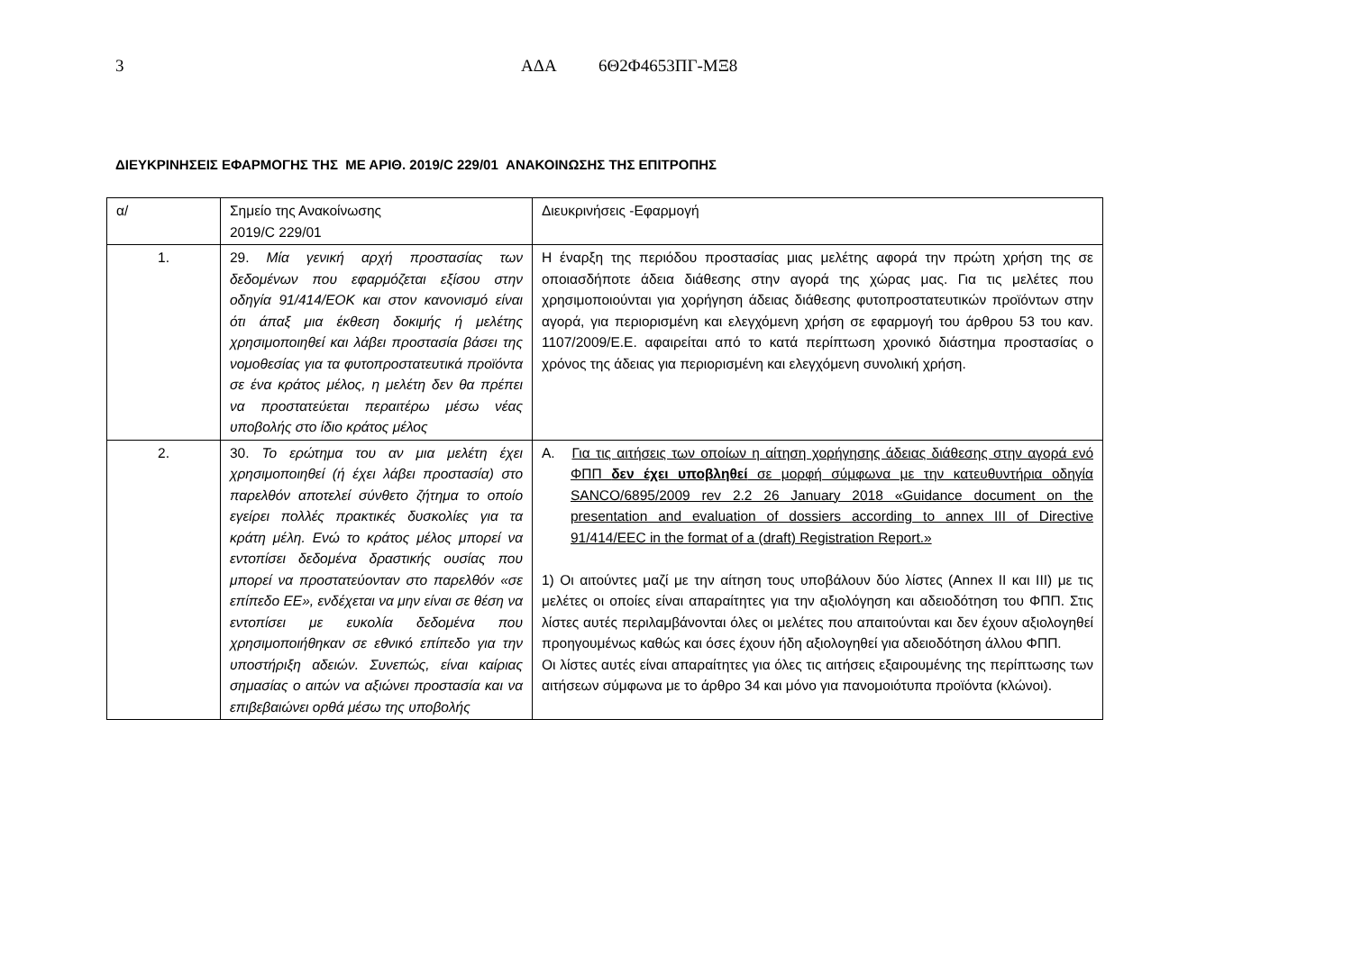3 ΑΔΑ 6Θ2Φ4653ΠΓ-ΜΞ8
ΔΙΕΥΚΡΙΝΗΣΕΙΣ ΕΦΑΡΜΟΓΗΣ ΤΗΣ ΜΕ ΑΡΙΘ. 2019/C 229/01 ΑΝΑΚΟΙΝΩΣΗΣ ΤΗΣ ΕΠΙΤΡΟΠΗΣ
| α/ | Σημείο της Ανακοίνωσης 2019/C 229/01 | Διευκρινήσεις -Εφαρμογή |
| 1. | 29. Μία γενική αρχή προστασίας των δεδομένων που εφαρμόζεται εξίσου στην οδηγία 91/414/ΕΟΚ και στον κανονισμό είναι ότι άπαξ μια έκθεση δοκιμής ή μελέτης χρησιμοποιηθεί και λάβει προστασία βάσει της νομοθεσίας για τα φυτοπροστατευτικά προϊόντα σε ένα κράτος μέλος, η μελέτη δεν θα πρέπει να προστατεύεται περαιτέρω μέσω νέας υποβολής στο ίδιο κράτος μέλος | Η έναρξη της περιόδου προστασίας μιας μελέτης αφορά την πρώτη χρήση της σε οποιασδήποτε άδεια διάθεσης στην αγορά της χώρας μας. Για τις μελέτες που χρησιμοποιούνται για χορήγηση άδειας διάθεσης φυτοπροστατευτικών προϊόντων στην αγορά, για περιορισμένη και ελεγχόμενη χρήση σε εφαρμογή του άρθρου 53 του καν. 1107/2009/Ε.Ε. αφαιρείται από το κατά περίπτωση χρονικό διάστημα προστασίας ο χρόνος της άδειας για περιορισμένη και ελεγχόμενη συνολική χρήση. |
| 2. | 30. Το ερώτημα του αν μια μελέτη έχει χρησιμοποιηθεί (ή έχει λάβει προστασία) στο παρελθόν αποτελεί σύνθετο ζήτημα το οποίο εγείρει πολλές πρακτικές δυσκολίες για τα κράτη μέλη. Ενώ το κράτος μέλος μπορεί να εντοπίσει δεδομένα δραστικής ουσίας που μπορεί να προστατεύονταν στο παρελθόν «σε επίπεδο ΕΕ», ενδέχεται να μην είναι σε θέση να εντοπίσει με ευκολία δεδομένα που χρησιμοποιήθηκαν σε εθνικό επίπεδο για την υποστήριξη αδειών. Συνεπώς, είναι καίριας σημασίας ο αιτών να αξιώνει προστασία και να επιβεβαιώνει ορθά μέσω της υποβολής | Α. Για τις αιτήσεις των οποίων η αίτηση χορήγησης άδειας διάθεσης στην αγορά ενό ΦΠΠ δεν έχει υποβληθεί σε μορφή σύμφωνα με την κατευθυντήρια οδηγία SANCO/6895/2009 rev 2.2 26 January 2018 «Guidance document on the presentation and evaluation of dossiers according to annex III of Directive 91/414/EEC in the format of a (draft) Registration Report.» 1) Οι αιτούντες μαζί με την αίτηση τους υποβάλουν δύο λίστες (Annex II και III) με τις μελέτες οι οποίες είναι απαραίτητες για την αξιολόγηση και αδειοδότηση του ΦΠΠ. Στις λίστες αυτές περιλαμβάνονται όλες οι μελέτες που απαιτούνται και δεν έχουν αξιολογηθεί προηγουμένως καθώς και όσες έχουν ήδη αξιολογηθεί για αδειοδότηση άλλου ΦΠΠ. Οι λίστες αυτές είναι απαραίτητες για όλες τις αιτήσεις εξαιρουμένης της περίπτωσης των αιτήσεων σύμφωνα με το άρθρο 34 και μόνο για πανομοιότυπα προϊόντα (κλώνοι). |